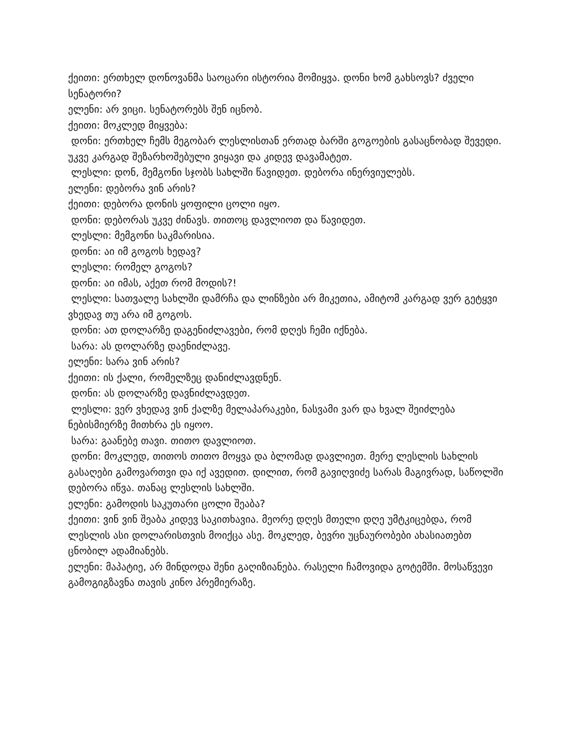ქეითი: ერთხელ დონოვანმა საოცარი ისტორია მომიყვა. დონი ხომ გახსოვს? ძველი სენატორი?
ელენი: არ ვიცი. სენატორებს შენ იცნობ.
ქეითი: მოკლედ მიყვება:
დონი: ერთხელ ჩემს მეგობარ ლესლისთან ერთად ბარში გოგოების გასაცნობად შევედი. უკვე კარგად შეზარხოშებული ვიყავი და კიდევ დავამატეთ.
ლესლი: დონ, მემგონი სჯობს სახლში წავიდეთ. დებორა ინერვიულებს.
ელენი: დებორა ვინ არის?
ქეითი: დებორა დონის ყოფილი ცოლი იყო.
დონი: დებორას უკვე ძინავს. თითოც დავლიოთ და წავიდეთ.
ლესლი: მემგონი საკმარისია.
დონი: აი იმ გოგოს ხედავ?
ლესლი: რომელ გოგოს?
დონი: აი იმას, აქეთ რომ მოდის?!
ლესლი: სათვალე სახლში დამრჩა და ლინზები არ მიკეთია, ამიტომ კარგად ვერ გეტყვი ვხედავ თუ არა იმ გოგოს.
დონი: ათ დოლარზე დაგენიძლავები, რომ დღეს ჩემი იქნება.
სარა: ას დოლარზე დაენიძლავე.
ელენი: სარა ვინ არის?
ქეითი: ის ქალი, რომელზეც დანიძლავდნენ.
დონი: ას დოლარზე დავნიძლავდეთ.
ლესლი: ვერ ვხედავ ვინ ქალზე მელაპარაკები, ნასვამი ვარ და ხვალ შეიძლება ნებისმიერზე მითხრა ეს იყოო.
სარა: გაანებე თავი. თითო დავლიოთ.
დონი: მოკლედ, თითოს თითო მოყვა და ბლომად დავლიეთ. მერე ლესლის სახლის გასაღები გამოვართვი და იქ ავედით. დილით, რომ გავიღვიძე სარას მაგივრად, საწოლში დებორა იწვა. თანაც ლესლის სახლში.
ელენი: გამოდის საკუთარი ცოლი შეაბა?
ქეითი: ვინ ვინ შეაბა კიდევ საკითხავია. მეორე დღეს მთელი დღე უმტკიცებდა, რომ ლესლის ასი დოლარისთვის მოიქცა ასე. მოკლედ, ბევრი უცნაურობები ახასიათებთ ცნობილ ადამიანებს.
ელენი: მაპატიე, არ მინდოდა შენი გაღიზიანება. რასელი ჩამოვიდა გოტემში. მოსაწვევი გამოგიგზავნა თავის კინო პრემიერაზე.